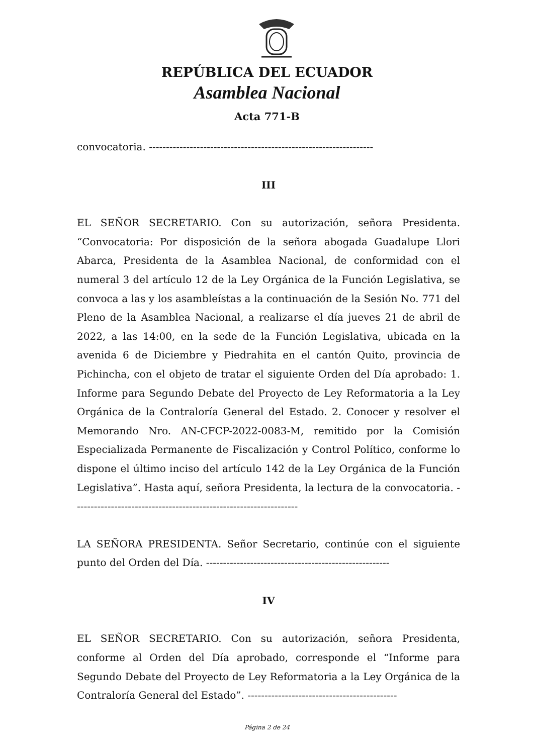REPÚBLICA DEL ECUADOR
Asamblea Nacional
Acta 771-B
convocatoria. ------------------------------------------------------------------
III
EL SEÑOR SECRETARIO. Con su autorización, señora Presidenta. “Convocatoria: Por disposición de la señora abogada Guadalupe Llori Abarca, Presidenta de la Asamblea Nacional, de conformidad con el numeral 3 del artículo 12 de la Ley Orgánica de la Función Legislativa, se convoca a las y los asambleístas a la continuación de la Sesión No. 771 del Pleno de la Asamblea Nacional, a realizarse el día jueves 21 de abril de 2022, a las 14:00, en la sede de la Función Legislativa, ubicada en la avenida 6 de Diciembre y Piedrahita en el cantón Quito, provincia de Pichincha, con el objeto de tratar el siguiente Orden del Día aprobado: 1. Informe para Segundo Debate del Proyecto de Ley Reformatoria a la Ley Orgánica de la Contraloría General del Estado. 2. Conocer y resolver el Memorando Nro. AN-CFCP-2022-0083-M, remitido por la Comisión Especializada Permanente de Fiscalización y Control Político, conforme lo dispone el último inciso del artículo 142 de la Ley Orgánica de la Función Legislativa”. Hasta aquí, señora Presidenta, la lectura de la convocatoria. ------------------------------------------------------------------
LA SEÑORA PRESIDENTA. Señor Secretario, continúe con el siguiente punto del Orden del Día. ------------------------------------------------------
IV
EL SEÑOR SECRETARIO. Con su autorización, señora Presidenta, conforme al Orden del Día aprobado, corresponde el “Informe para Segundo Debate del Proyecto de Ley Reformatoria a la Ley Orgánica de la Contraloría General del Estado”. --------------------------------------------
Página 2 de 24